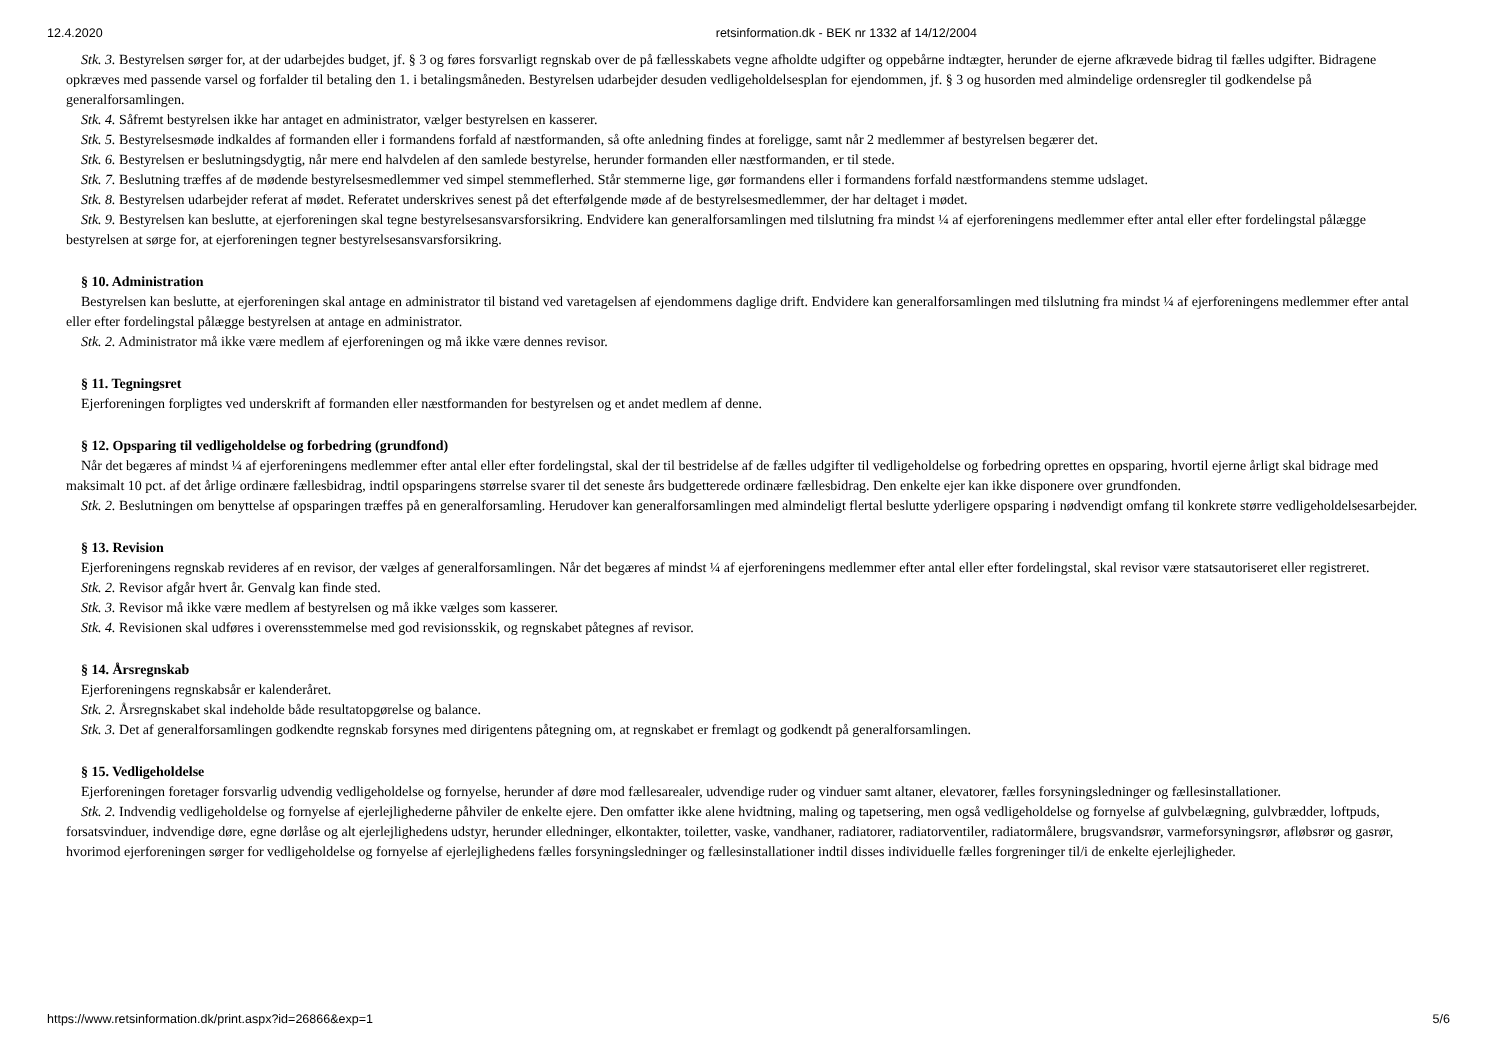12.4.2020 retsinformation.dk - BEK nr 1332 af 14/12/2004
Stk. 3. Bestyrelsen sørger for, at der udarbejdes budget, jf. § 3 og føres forsvarligt regnskab over de på fællesskabets vegne afholdte udgifter og oppebårne indtægter, herunder de ejerne afkrævede bidrag til fælles udgifter. Bidragene opkræves med passende varsel og forfalder til betaling den 1. i betalingsmåneden. Bestyrelsen udarbejder desuden vedligeholdelsesplan for ejendommen, jf. § 3 og husorden med almindelige ordensregler til godkendelse på generalforsamlingen.
Stk. 4. Såfremt bestyrelsen ikke har antaget en administrator, vælger bestyrelsen en kasserer.
Stk. 5. Bestyrelsesmøde indkaldes af formanden eller i formandens forfald af næstformanden, så ofte anledning findes at foreligge, samt når 2 medlemmer af bestyrelsen begærer det.
Stk. 6. Bestyrelsen er beslutningsdygtig, når mere end halvdelen af den samlede bestyrelse, herunder formanden eller næstformanden, er til stede.
Stk. 7. Beslutning træffes af de mødende bestyrelsesmedlemmer ved simpel stemmeflerhed. Står stemmerne lige, gør formandens eller i formandens forfald næstformandens stemme udslaget.
Stk. 8. Bestyrelsen udarbejder referat af mødet. Referatet underskrives senest på det efterfølgende møde af de bestyrelsesmedlemmer, der har deltaget i mødet.
Stk. 9. Bestyrelsen kan beslutte, at ejerforeningen skal tegne bestyrelsesansvarsforsikring. Endvidere kan generalforsamlingen med tilslutning fra mindst ¼ af ejerforeningens medlemmer efter antal eller efter fordelingstal pålægge bestyrelsen at sørge for, at ejerforeningen tegner bestyrelsesansvarsforsikring.
§ 10. Administration
Bestyrelsen kan beslutte, at ejerforeningen skal antage en administrator til bistand ved varetagelsen af ejendommens daglige drift. Endvidere kan generalforsamlingen med tilslutning fra mindst ¼ af ejerforeningens medlemmer efter antal eller efter fordelingstal pålægge bestyrelsen at antage en administrator.
Stk. 2. Administrator må ikke være medlem af ejerforeningen og må ikke være dennes revisor.
§ 11. Tegningsret
Ejerforeningen forpligtes ved underskrift af formanden eller næstformanden for bestyrelsen og et andet medlem af denne.
§ 12. Opsparing til vedligeholdelse og forbedring (grundfond)
Når det begæres af mindst ¼ af ejerforeningens medlemmer efter antal eller efter fordelingstal, skal der til bestridelse af de fælles udgifter til vedligeholdelse og forbedring oprettes en opsparing, hvortil ejerne årligt skal bidrage med maksimalt 10 pct. af det årlige ordinære fællesbidrag, indtil opsparingens størrelse svarer til det seneste års budgetterede ordinære fællesbidrag. Den enkelte ejer kan ikke disponere over grundfonden.
Stk. 2. Beslutningen om benyttelse af opsparingen træffes på en generalforsamling. Herudover kan generalforsamlingen med almindeligt flertal beslutte yderligere opsparing i nødvendigt omfang til konkrete større vedligeholdelsesarbejder.
§ 13. Revision
Ejerforeningens regnskab revideres af en revisor, der vælges af generalforsamlingen. Når det begæres af mindst ¼ af ejerforeningens medlemmer efter antal eller efter fordelingstal, skal revisor være statsautoriseret eller registreret.
Stk. 2. Revisor afgår hvert år. Genvalg kan finde sted.
Stk. 3. Revisor må ikke være medlem af bestyrelsen og må ikke vælges som kasserer.
Stk. 4. Revisionen skal udføres i overensstemmelse med god revisionsskik, og regnskabet påtegnes af revisor.
§ 14. Årsregnskab
Ejerforeningens regnskabsår er kalenderåret.
Stk. 2. Årsregnskabet skal indeholde både resultatopgørelse og balance.
Stk. 3. Det af generalforsamlingen godkendte regnskab forsynes med dirigentens påtegning om, at regnskabet er fremlagt og godkendt på generalforsamlingen.
§ 15. Vedligeholdelse
Ejerforeningen foretager forsvarlig udvendig vedligeholdelse og fornyelse, herunder af døre mod fællesarealer, udvendige ruder og vinduer samt altaner, elevatorer, fælles forsyningsledninger og fællesinstallationer.
Stk. 2. Indvendig vedligeholdelse og fornyelse af ejerlejlighederne påhviler de enkelte ejere. Den omfatter ikke alene hvidtning, maling og tapetsering, men også vedligeholdelse og fornyelse af gulvbelægning, gulvbrædder, loftpuds, forsatsvinduer, indvendige døre, egne dørlåse og alt ejerlejlighedens udstyr, herunder elledninger, elkontakter, toiletter, vaske, vandhaner, radiatorer, radiatorventiler, radiatormålere, brugsvandsrør, varmeforsyningsrør, afløbsrør og gasrør, hvorimod ejerforeningen sørger for vedligeholdelse og fornyelse af ejerlejlighedens fælles forsyningsledninger og fællesinstallationer indtil disses individuelle fælles forgreninger til/i de enkelte ejerlejligheder.
https://www.retsinformation.dk/print.aspx?id=26866&exp=1 5/6